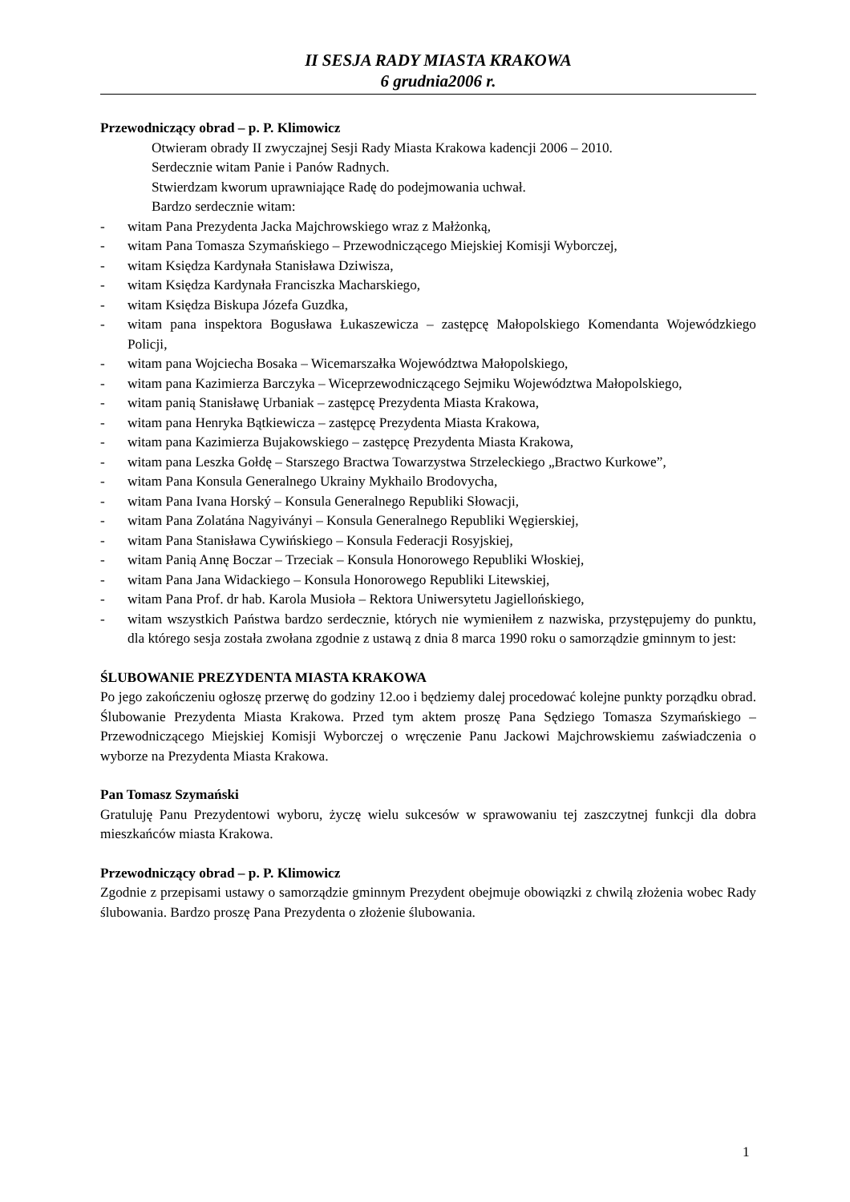II SESJA RADY MIASTA KRAKOWA
6 grudnia2006 r.
Przewodniczący obrad – p. P. Klimowicz
Otwieram obrady II zwyczajnej Sesji Rady Miasta Krakowa kadencji 2006 – 2010.
Serdecznie witam Panie i Panów Radnych.
Stwierdzam kworum uprawniające Radę do podejmowania uchwał.
Bardzo serdecznie witam:
- witam Pana Prezydenta Jacka Majchrowskiego wraz z Małżonką,
- witam Pana Tomasza Szymańskiego – Przewodniczącego Miejskiej Komisji Wyborczej,
- witam Księdza Kardynała Stanisława Dziwisza,
- witam Księdza Kardynała Franciszka Macharskiego,
- witam Księdza Biskupa Józefa Guzdka,
- witam pana inspektora Bogusława Łukaszewicza – zastępcę Małopolskiego Komendanta Wojewódzkiego Policji,
- witam pana Wojciecha Bosaka – Wicemarszałka Województwa Małopolskiego,
- witam pana Kazimierza Barczyka – Wiceprzewodniczącego Sejmiku Województwa Małopolskiego,
- witam panią Stanisławę Urbaniak – zastępcę Prezydenta Miasta Krakowa,
- witam pana Henryka Bątkiewicza – zastępcę Prezydenta Miasta Krakowa,
- witam pana Kazimierza Bujakowskiego – zastępcę Prezydenta Miasta Krakowa,
- witam pana Leszka Gołdę – Starszego Bractwa Towarzystwa Strzeleckiego „Bractwo Kurkowe”,
- witam Pana Konsula Generalnego Ukrainy Mykhailo Brodovycha,
- witam Pana Ivana Horský – Konsula Generalnego Republiki Słowacji,
- witam Pana Zolatána Nagyiványi – Konsula Generalnego Republiki Węgierskiej,
- witam Pana Stanisława Cywińskiego – Konsula Federacji Rosyjskiej,
- witam Panią Annę Boczar – Trzeciak – Konsula Honorowego Republiki Włoskiej,
- witam Pana Jana Widackiego – Konsula Honorowego Republiki Litewskiej,
- witam Pana Prof. dr hab. Karola Musioła – Rektora Uniwersytetu Jagiellońskiego,
- witam wszystkich Państwa bardzo serdecznie, których nie wymieniłem z nazwiska, przystępujemy do punktu, dla którego sesja została zwołana zgodnie z ustawą z dnia 8 marca 1990 roku o samorządzie gminnym to jest:
ŚLUBOWANIE PREZYDENTA MIASTA KRAKOWA
Po jego zakończeniu ogłoszę przerwę do godziny 12.oo i będziemy dalej procedować kolejne punkty porządku obrad. Ślubowanie Prezydenta Miasta Krakowa. Przed tym aktem proszę Pana Sędziego Tomasza Szymańskiego – Przewodniczącego Miejskiej Komisji Wyborczej o wręczenie Panu Jackowi Majchrowskiemu zaświadczenia o wyborze na Prezydenta Miasta Krakowa.
Pan Tomasz Szymański
Gratuluję Panu Prezydentowi wyboru, życzę wielu sukcesów w sprawowaniu tej zaszczytnej funkcji dla dobra mieszkańców miasta Krakowa.
Przewodniczący obrad – p. P. Klimowicz
Zgodnie z przepisami ustawy o samorządzie gminnym Prezydent obejmuje obowiązki z chwilą złożenia wobec Rady ślubowania. Bardzo proszę Pana Prezydenta o złożenie ślubowania.
1